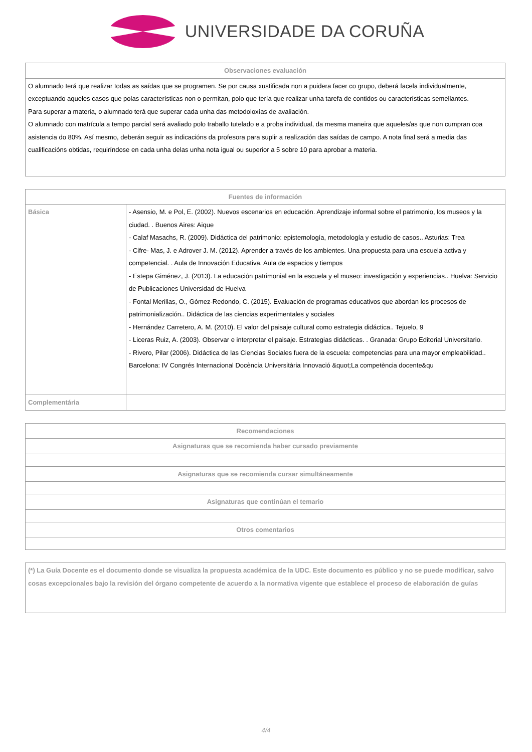UNIVERSIDADE DA CORUÑA
| Observaciones evaluación |
| --- |
| O alumnado terá que realizar todas as saídas que se programen. Se por causa xustificada non a puidera facer co grupo, deberá facela individualmente, exceptuando aqueles casos que polas características non o permitan, polo que tería que realizar unha tarefa de contidos ou características semellantes. Para superar a materia, o alumnado terá que superar cada unha das metodoloxías de avaliación. O alumnado con matrícula a tempo parcial será avaliado polo traballo tutelado e a proba individual, da mesma maneira que aqueles/as que non cumpran coa asistencia do 80%. Así mesmo, deberán seguir as indicacións da profesora para suplir a realización das saídas de campo. A nota final será a media das cualificacións obtidas, requiríndose en cada unha delas unha nota igual ou superior a 5 sobre 10 para aprobar a materia. |
| Fuentes de información | |
| --- | --- |
| Básica | - Asensio, M. e Pol, E. (2002). Nuevos escenarios en educación. Aprendizaje informal sobre el patrimonio, los museos y la ciudad. . Buenos Aires: Aique - Calaf Masachs, R. (2009). Didáctica del patrimonio: epistemología, metodología y estudio de casos.. Asturias: Trea - Cifre- Mas, J. e Adrover J. M. (2012). Aprender a través de los ambientes. Una propuesta para una escuela activa y competencial. . Aula de Innovación Educativa. Aula de espacios y tiempos - Estepa Giménez, J. (2013). La educación patrimonial en la escuela y el museo: investigación y experiencias.. Huelva: Servicio de Publicaciones Universidad de Huelva - Fontal Merillas, O., Gómez-Redondo, C. (2015). Evaluación de programas educativos que abordan los procesos de patrimonialización.. Didáctica de las ciencias experimentales y sociales - Hernández Carretero, A. M. (2010). El valor del paisaje cultural como estrategia didáctica.. Tejuelo, 9 - Liceras Ruiz, A. (2003). Observar e interpretar el paisaje. Estrategias didácticas. . Granada: Grupo Editorial Universitario. - Rivero, Pilar (2006). Didáctica de las Ciencias Sociales fuera de la escuela: competencias para una mayor empleabilidad.. Barcelona: IV Congrés Internacional Docència Universitària Innovació &quot;La competència docente&qu |
| Complementária | |
| Recomendaciones |
| --- |
| Asignaturas que se recomienda haber cursado previamente |
| Asignaturas que se recomienda cursar simultáneamente |
| Asignaturas que continúan el temario |
| Otros comentarios |
| (*) La Guía Docente es el documento donde se visualiza la propuesta académica de la UDC. Este documento es público y no se puede modificar, salvo cosas excepcionales bajo la revisión del órgano competente de acuerdo a la normativa vigente que establece el proceso de elaboración de guías |
4/4